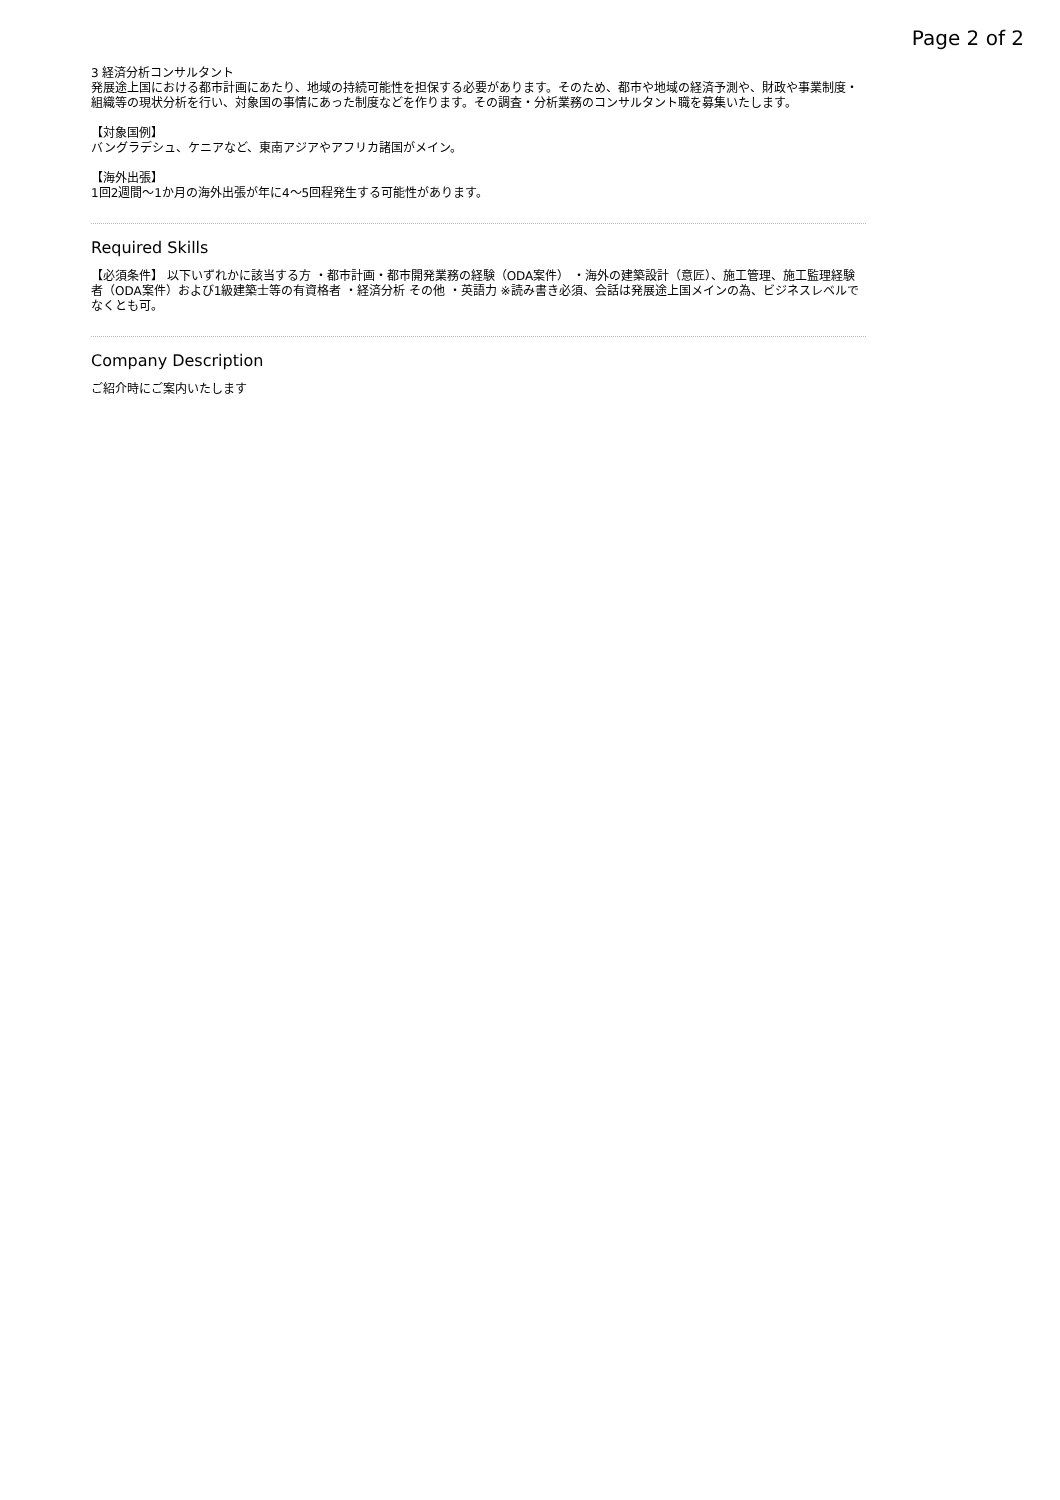Page 2 of 2
3 経済分析コンサルタント
発展途上国における都市計画にあたり、地域の持続可能性を担保する必要があります。そのため、都市や地域の経済予測や、財政や事業制度・組織等の現状分析を行い、対象国の事情にあった制度などを作ります。その調査・分析業務のコンサルタント職を募集いたします。
【対象国例】
バングラデシュ、ケニアなど、東南アジアやアフリカ諸国がメイン。
【海外出張】
1回2週間～1か月の海外出張が年に4～5回程発生する可能性があります。
Required Skills
【必須条件】 以下いずれかに該当する方 ・都市計画・都市開発業務の経験（ODA案件） ・海外の建築設計（意匠）、施工管理、施工監理経験者（ODA案件）および1級建築士等の有資格者 ・経済分析 その他 ・英語力 ※読み書き必須、会話は発展途上国メインの為、ビジネスレベルでなくとも可。
Company Description
ご紹介時にご案内いたします